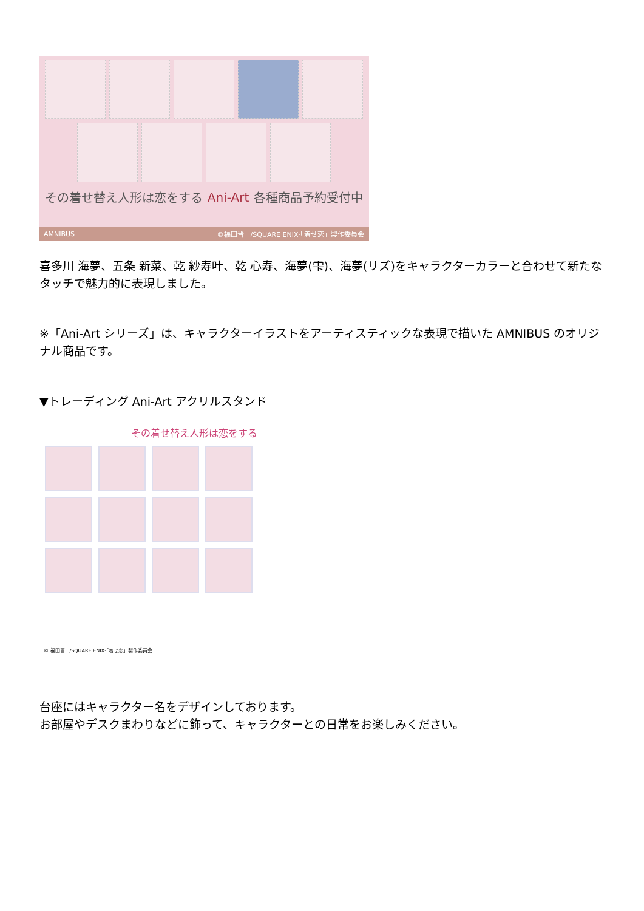その着せ替え人形は恋をする Ani-Art 各種商品予約受付中
AMNIBUS ©福田晋一/SQUARE ENIX·「着せ恋」製作委員会
喜多川 海夢、五条 新菜、乾 紗寿叶、乾 心寿、海夢(雫)、海夢(リズ)をキャラクターカラーと合わせて新たなタッチで魅力的に表現しました。
※「Ani-Art シリーズ」は、キャラクターイラストをアーティスティックな表現で描いた AMNIBUS のオリジナル商品です。
▼トレーディング Ani-Art アクリルスタンド
その着せ替え人形は恋をする
© 福田晋一/SQUARE ENIX·「着せ恋」製作委員会
台座にはキャラクター名をデザインしております。
お部屋やデスクまわりなどに飾って、キャラクターとの日常をお楽しみください。